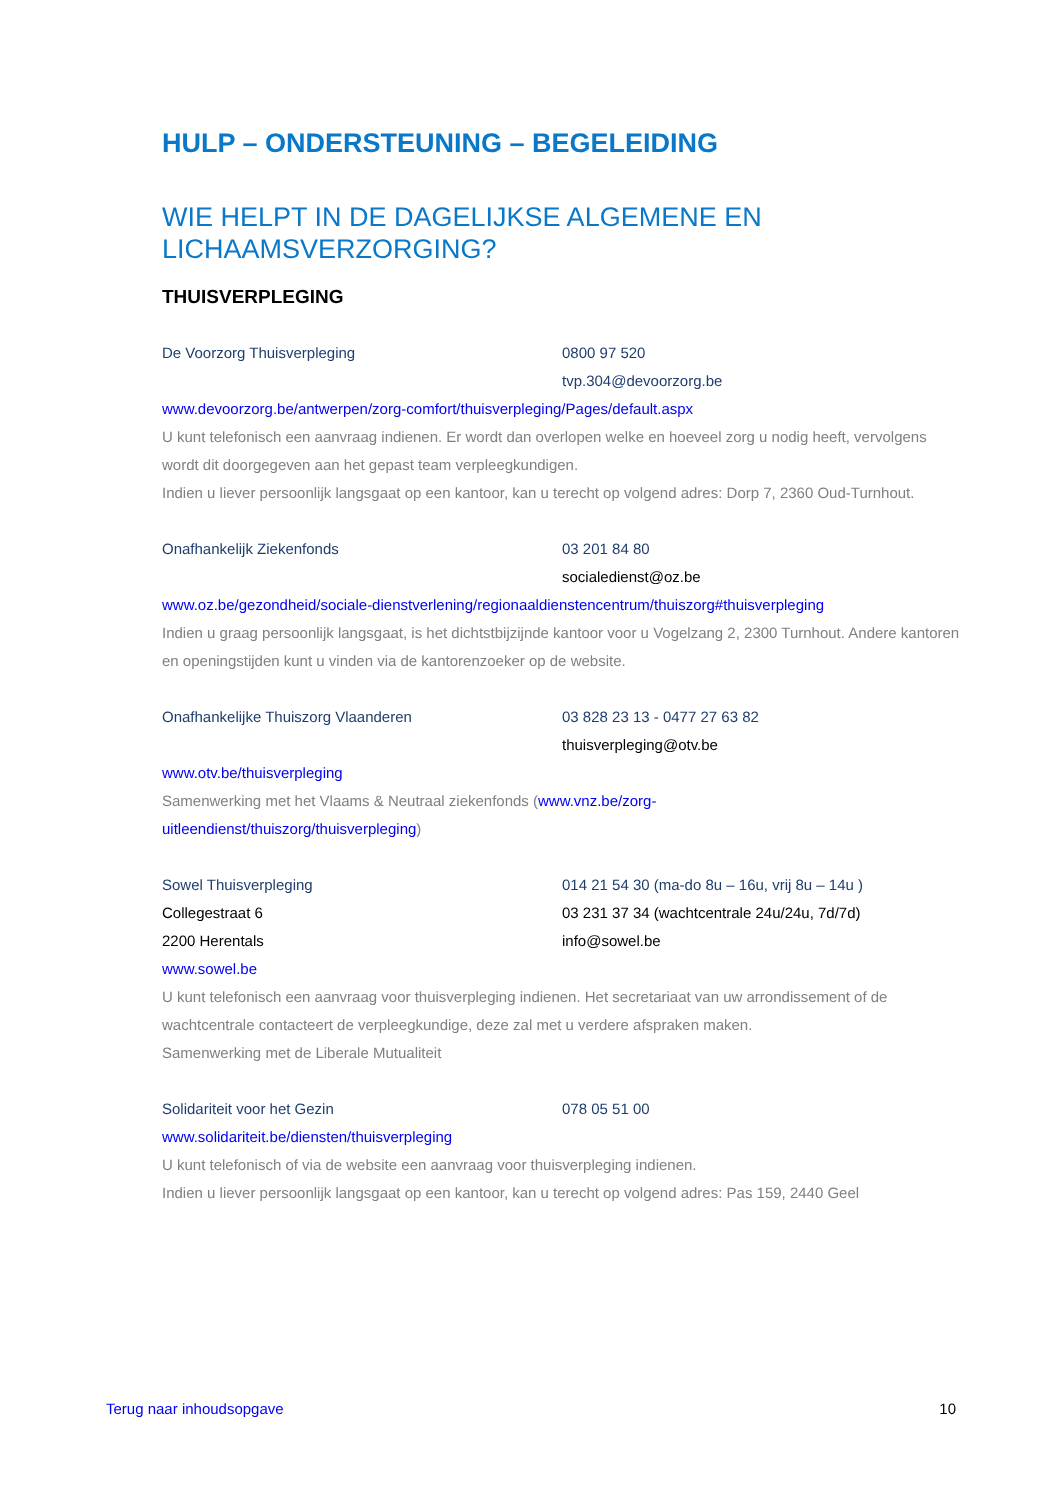HULP – ONDERSTEUNING – BEGELEIDING
WIE HELPT IN DE DAGELIJKSE ALGEMENE EN LICHAAMSVERZORGING?
THUISVERPLEGING
De Voorzorg Thuisverpleging 0800 97 520
tvp.304@devoorzorg.be
www.devoorzorg.be/antwerpen/zorg-comfort/thuisverpleging/Pages/default.aspx
U kunt telefonisch een aanvraag indienen. Er wordt dan overlopen welke en hoeveel zorg u nodig heeft, vervolgens wordt dit doorgegeven aan het gepast team verpleegkundigen.
Indien u liever persoonlijk langsgaat op een kantoor, kan u terecht op volgend adres: Dorp 7, 2360 Oud-Turnhout.
Onafhankelijk Ziekenfonds 03 201 84 80
socialedienst@oz.be
www.oz.be/gezondheid/sociale-dienstverlening/regionaaldienstencentrum/thuiszorg#thuisverpleging
Indien u graag persoonlijk langsgaat, is het dichtstbijzijnde kantoor voor u Vogelzang 2, 2300 Turnhout. Andere kantoren en openingstijden kunt u vinden via de kantorenzoeker op de website.
Onafhankelijke Thuiszorg Vlaanderen 03 828 23 13 - 0477 27 63 82
thuisverpleging@otv.be
www.otv.be/thuisverpleging
Samenwerking met het Vlaams & Neutraal ziekenfonds (www.vnz.be/zorg-
uitleendienst/thuiszorg/thuisverpleging)
Sowel Thuisverpleging 014 21 54 30 (ma-do 8u – 16u, vrij 8u – 14u )
Collegestraat 6 03 231 37 34 (wachtcentrale 24u/24u, 7d/7d)
2200 Herentals info@sowel.be
www.sowel.be
U kunt telefonisch een aanvraag voor thuisverpleging indienen. Het secretariaat van uw arrondissement of de wachtcentrale contacteert de verpleegkundige, deze zal met u verdere afspraken maken.
Samenwerking met de Liberale Mutualiteit
Solidariteit voor het Gezin 078 05 51 00
www.solidariteit.be/diensten/thuisverpleging
U kunt telefonisch of via de website een aanvraag voor thuisverpleging indienen.
Indien u liever persoonlijk langsgaat op een kantoor, kan u terecht op volgend adres: Pas 159, 2440 Geel
Terug naar inhoudsopgave 10